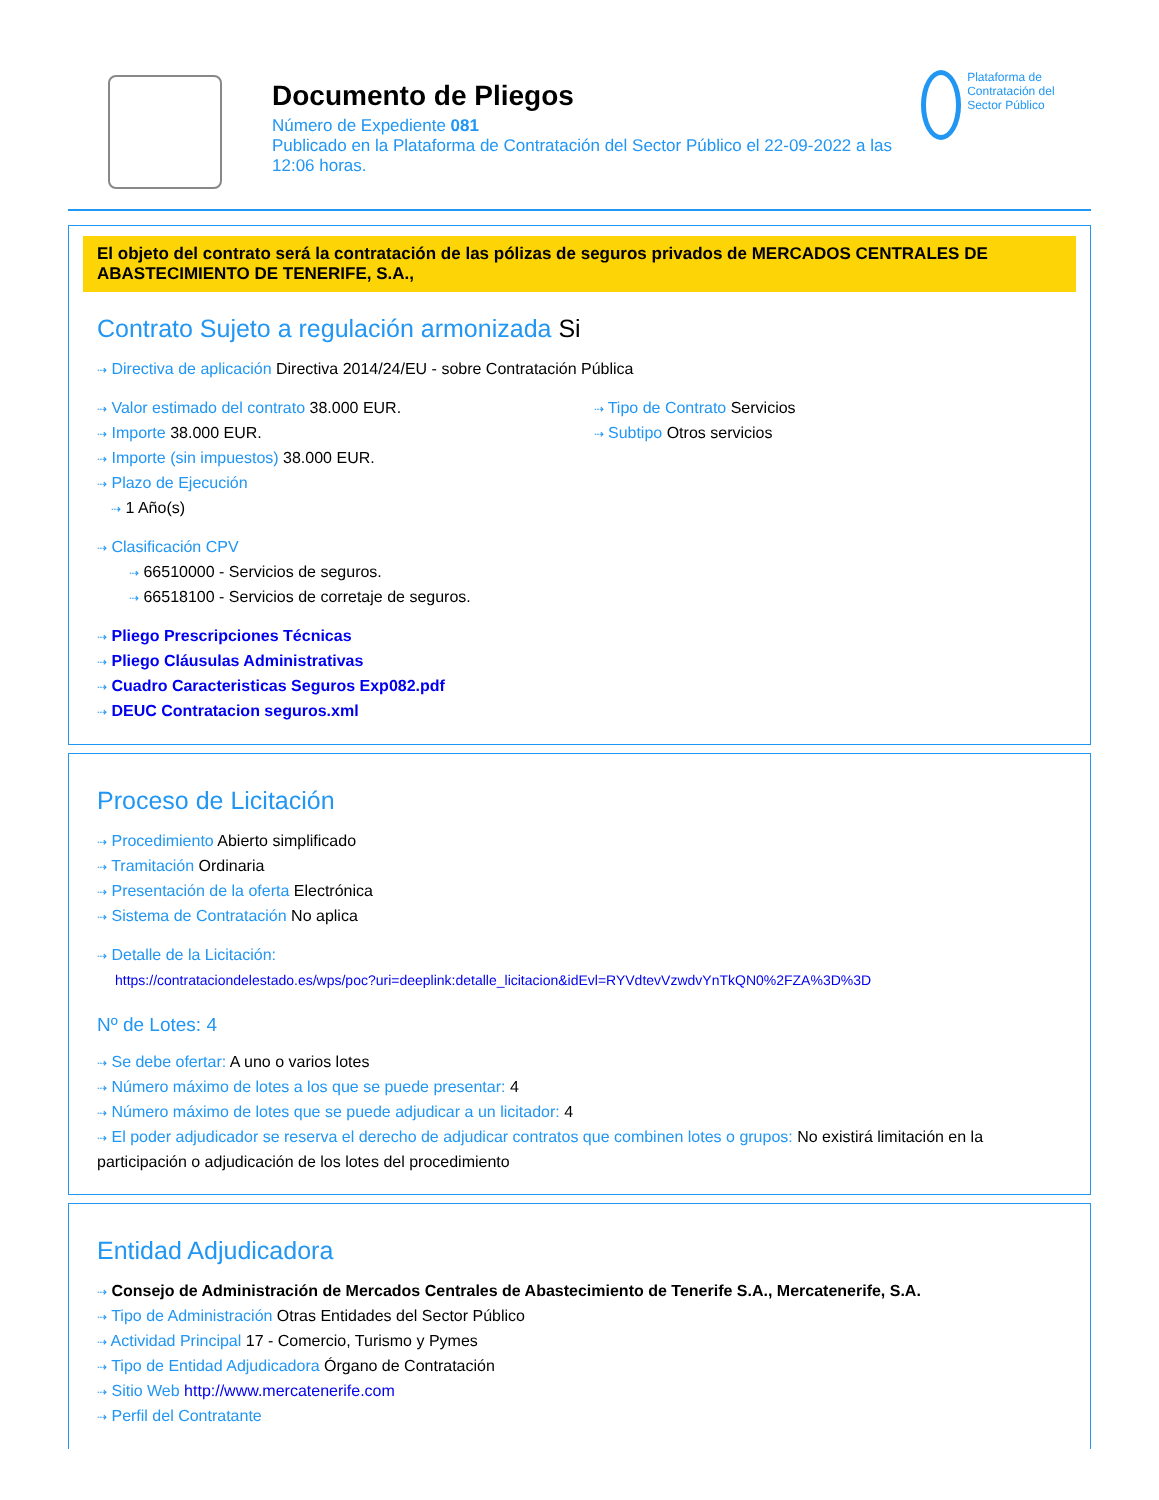Documento de Pliegos
Número de Expediente 081
Publicado en la Plataforma de Contratación del Sector Público el 22-09-2022 a las 12:06 horas.
Plataforma de Contratación del Sector Público
El objeto del contrato será la contratación de las pólizas de seguros privados de MERCADOS CENTRALES DE ABASTECIMIENTO DE TENERIFE, S.A.,
Contrato Sujeto a regulación armonizada Si
⇢ Directiva de aplicación Directiva 2014/24/EU - sobre Contratación Pública
⇢ Valor estimado del contrato 38.000 EUR.
⇢ Importe 38.000 EUR.
⇢ Importe (sin impuestos) 38.000 EUR.
⇢ Plazo de Ejecución
⇢ 1 Año(s)
⇢ Tipo de Contrato Servicios
⇢ Subtipo Otros servicios
⇢ Clasificación CPV
⇢ 66510000 - Servicios de seguros.
⇢ 66518100 - Servicios de corretaje de seguros.
⇢ Pliego Prescripciones Técnicas
⇢ Pliego Cláusulas Administrativas
⇢ Cuadro Caracteristicas Seguros Exp082.pdf
⇢ DEUC Contratacion seguros.xml
Proceso de Licitación
⇢ Procedimiento Abierto simplificado
⇢ Tramitación Ordinaria
⇢ Presentación de la oferta Electrónica
⇢ Sistema de Contratación No aplica
⇢ Detalle de la Licitación:
https://contrataciondelestado.es/wps/poc?uri=deeplink:detalle_licitacion&idEvl=RYVdtevVzwdvYnTkQN0%2FZA%3D%3D
Nº de Lotes: 4
⇢ Se debe ofertar: A uno o varios lotes
⇢ Número máximo de lotes a los que se puede presentar: 4
⇢ Número máximo de lotes que se puede adjudicar a un licitador: 4
⇢ El poder adjudicador se reserva el derecho de adjudicar contratos que combinen lotes o grupos: No existirá limitación en la participación o adjudicación de los lotes del procedimiento
Entidad Adjudicadora
⇢ Consejo de Administración de Mercados Centrales de Abastecimiento de Tenerife S.A., Mercatenerife, S.A.
⇢ Tipo de Administración Otras Entidades del Sector Público
⇢ Actividad Principal 17 - Comercio, Turismo y Pymes
⇢ Tipo de Entidad Adjudicadora Órgano de Contratación
⇢ Sitio Web http://www.mercatenerife.com
⇢ Perfil del Contratante